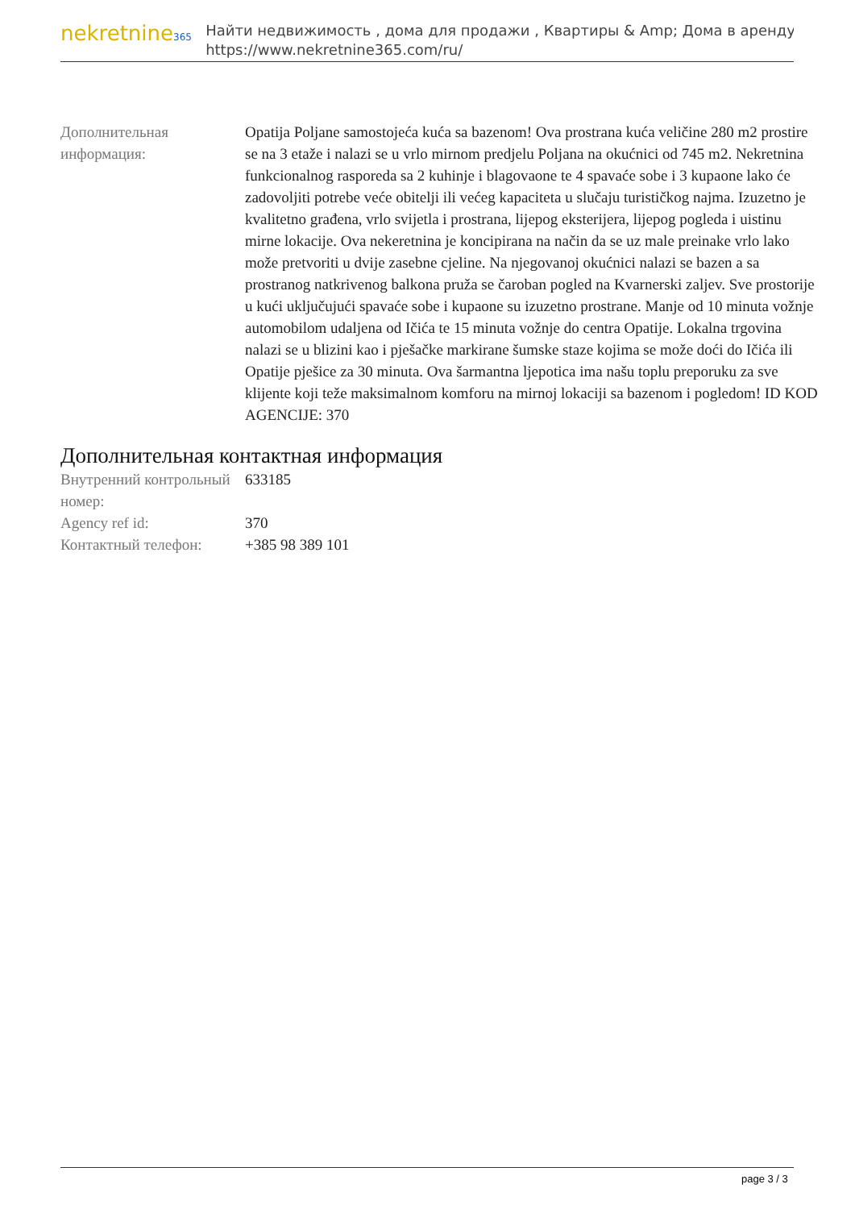nekretnine365
Найти недвижимость , дома для продажи , Квартиры & Amp; Дома в аренду
https://www.nekretnine365.com/ru/
| Дополнительная информация: | Opatija Poljane samostojeća kuća sa bazenom! Ova prostrana kuća veličine 280 m2 prostire se na 3 etaže i nalazi se u vrlo mirnom predjelu Poljana na okućnici od 745 m2. Nekretnina funkcionalnog rasporeda sa 2 kuhinje i blagovaone te 4 spavaće sobe i 3 kupaone lako će zadovoljiti potrebe veće obitelji ili većeg kapaciteta u slučaju turističkog najma. Izuzetno je kvalitetno građena, vrlo svijetla i prostrana, lijepog eksterijera, lijepog pogleda i uistinu mirne lokacije. Ova nekeretnina je koncipirana na način da se uz male preinake vrlo lako može pretvoriti u dvije zasebne cjeline. Na njegovanoj okućnici nalazi se bazen a sa prostranog natkrivenog balkona pruža se čaroban pogled na Kvarnerski zaljev. Sve prostorije u kući uključujući spavaće sobe i kupaone su izuzetno prostrane. Manje od 10 minuta vožnje automobilom udaljena od Ičića te 15 minuta vožnje do centra Opatije. Lokalna trgovina nalazi se u blizini kao i pješačke markirane šumske staze kojima se može doći do Ičića ili Opatije pješice za 30 minuta. Ova šarmantna ljepotica ima našu toplu preporuku za sve klijente koji teže maksimalnom komforu na mirnoj lokaciji sa bazenom i pogledom! ID KOD AGENCIJE: 370 |
Дополнительная контактная информация
| Внутренний контрольный номер: | 633185 |
| Agency ref id: | 370 |
| Контактный телефон: | +385 98 389 101 |
page 3 / 3